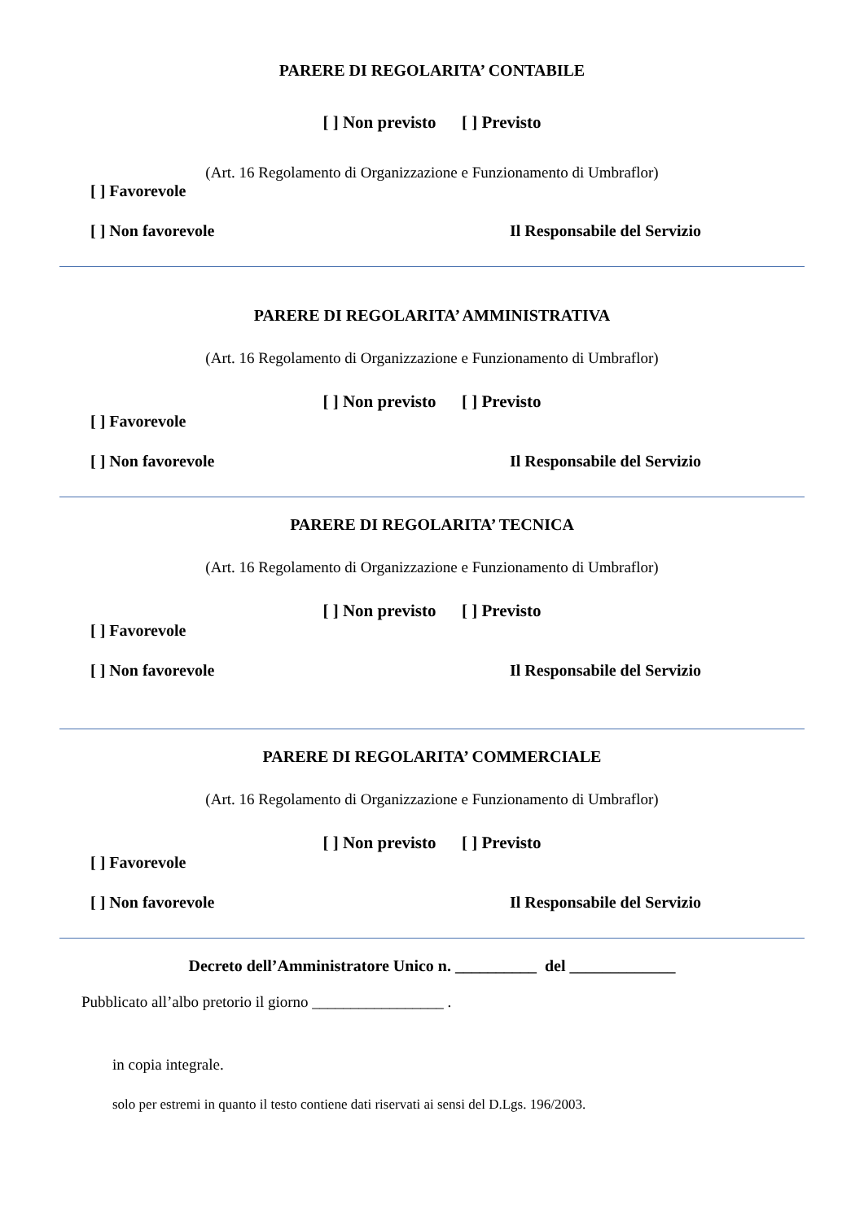PARERE DI REGOLARITA’ CONTABILE
[ ] Non previsto [ ] Previsto
(Art. 16 Regolamento di Organizzazione e Funzionamento di Umbraflor)
[ ] Favorevole
[ ] Non favorevole Il Responsabile del Servizio
PARERE DI REGOLARITA’ AMMINISTRATIVA
(Art. 16 Regolamento di Organizzazione e Funzionamento di Umbraflor)
[ ] Non previsto [ ] Previsto
[ ] Favorevole
[ ] Non favorevole Il Responsabile del Servizio
PARERE DI REGOLARITA’ TECNICA
(Art. 16 Regolamento di Organizzazione e Funzionamento di Umbraflor)
[ ] Non previsto [ ] Previsto
[ ] Favorevole
[ ] Non favorevole Il Responsabile del Servizio
PARERE DI REGOLARITA’ COMMERCIALE
(Art. 16 Regolamento di Organizzazione e Funzionamento di Umbraflor)
[ ] Non previsto [ ] Previsto
[ ] Favorevole
[ ] Non favorevole Il Responsabile del Servizio
Decreto dell’Amministratore Unico n. __________ del _____________
Pubblicato all’albo pretorio il giorno _________________ .
in copia integrale.
solo per estremi in quanto il testo contiene dati riservati ai sensi del D.Lgs. 196/2003.